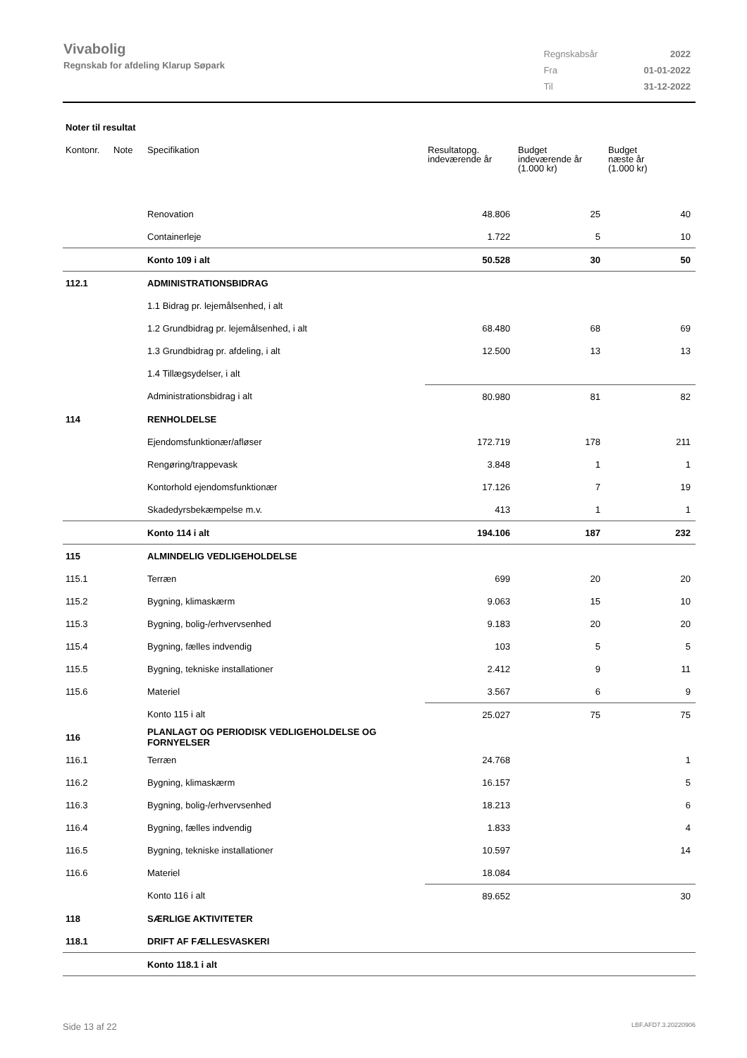Vivabolig
Regnskab for afdeling Klarup Søpark
| Regnskabsår | 2022 |
| Fra | 01-01-2022 |
| Til | 31-12-2022 |
Noter til resultat
| Kontonr. | Note | Specifikation | Resultatopg. indeværende år | Budget indeværende år (1.000 kr) | Budget næste år (1.000 kr) |
| --- | --- | --- | --- | --- | --- |
| | | Renovation | 48.806 | 25 | 40 |
| | | Containerleje | 1.722 | 5 | 10 |
| | | Konto 109 i alt | 50.528 | 30 | 50 |
| 112.1 | | ADMINISTRATIONSBIDRAG | | | |
| | | 1.1 Bidrag pr. lejemålsenhed, i alt | | | |
| | | 1.2 Grundbidrag pr. lejemålsenhed, i alt | 68.480 | 68 | 69 |
| | | 1.3 Grundbidrag pr. afdeling, i alt | 12.500 | 13 | 13 |
| | | 1.4 Tillægsydelser, i alt | | | |
| | | Administrationsbidrag i alt | 80.980 | 81 | 82 |
| 114 | | RENHOLDELSE | | | |
| | | Ejendomsfunktionær/afløser | 172.719 | 178 | 211 |
| | | Rengøring/trappevask | 3.848 | 1 | 1 |
| | | Kontorhold ejendomsfunktionær | 17.126 | 7 | 19 |
| | | Skadedyrsbekæmpelse m.v. | 413 | 1 | 1 |
| | | Konto 114 i alt | 194.106 | 187 | 232 |
| 115 | | ALMINDELIG VEDLIGEHOLDELSE | | | |
| 115.1 | | Terræn | 699 | 20 | 20 |
| 115.2 | | Bygning, klimaskærm | 9.063 | 15 | 10 |
| 115.3 | | Bygning, bolig-/erhvervsenhed | 9.183 | 20 | 20 |
| 115.4 | | Bygning, fælles indvendig | 103 | 5 | 5 |
| 115.5 | | Bygning, tekniske installationer | 2.412 | 9 | 11 |
| 115.6 | | Materiel | 3.567 | 6 | 9 |
| | | Konto 115 i alt | 25.027 | 75 | 75 |
| 116 | | PLANLAGT OG PERIODISK VEDLIGEHOLDELSE OG FORNYELSER | | | |
| 116.1 | | Terræn | 24.768 | | 1 |
| 116.2 | | Bygning, klimaskærm | 16.157 | | 5 |
| 116.3 | | Bygning, bolig-/erhvervsenhed | 18.213 | | 6 |
| 116.4 | | Bygning, fælles indvendig | 1.833 | | 4 |
| 116.5 | | Bygning, tekniske installationer | 10.597 | | 14 |
| 116.6 | | Materiel | 18.084 | | |
| | | Konto 116 i alt | 89.652 | | 30 |
| 118 | | SÆRLIGE AKTIVITETER | | | |
| 118.1 | | DRIFT AF FÆLLESVASKERI | | | |
| | | Konto 118.1 i alt | | | |
Side 13 af 22 LBF.AFD7.3.20220906